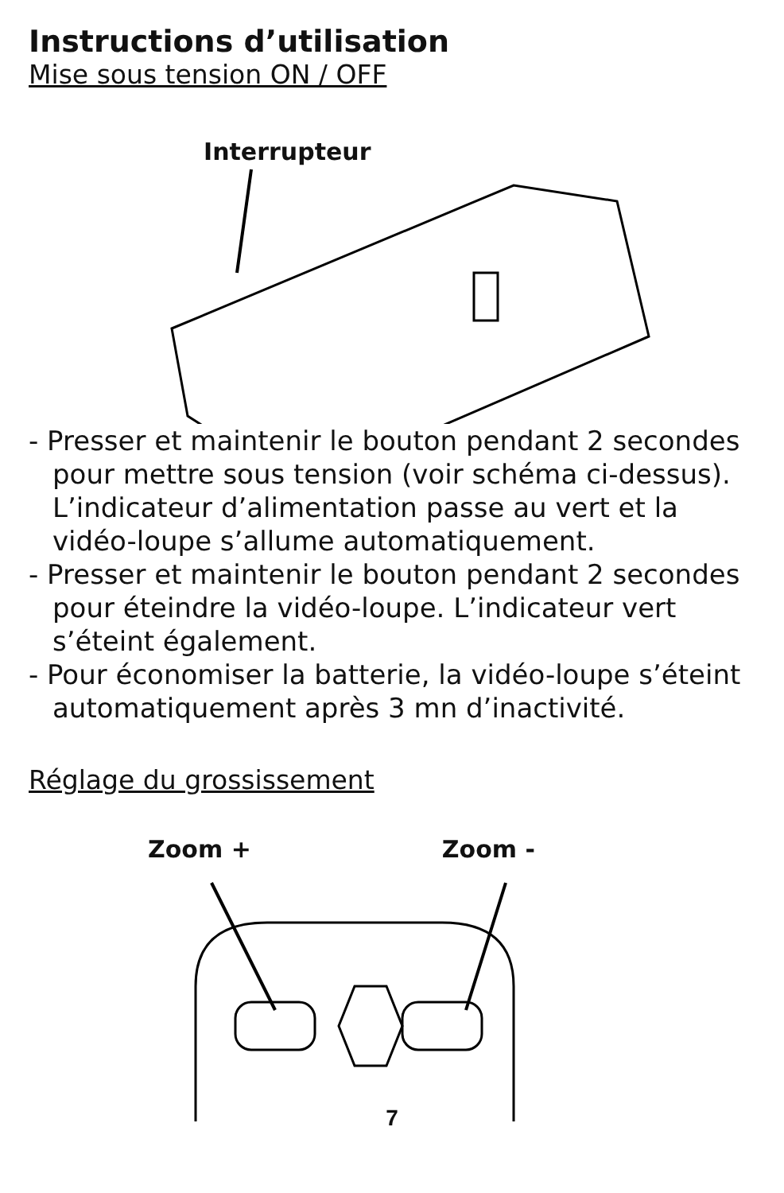Instructions d’utilisation
Mise sous tension ON / OFF
Interrupteur
- Presser et maintenir le bouton pendant 2 secondes pour mettre sous tension (voir schéma ci-dessus). L’indicateur d’alimentation passe au vert et la vidéo-loupe s’allume automatiquement.
- Presser et maintenir le bouton pendant 2 secondes pour éteindre la vidéo-loupe. L’indicateur vert s’éteint également.
- Pour économiser la batterie, la vidéo-loupe s’éteint automatiquement après 3 mn d’inactivité.
Réglage du grossissement
Zoom + Zoom -
7